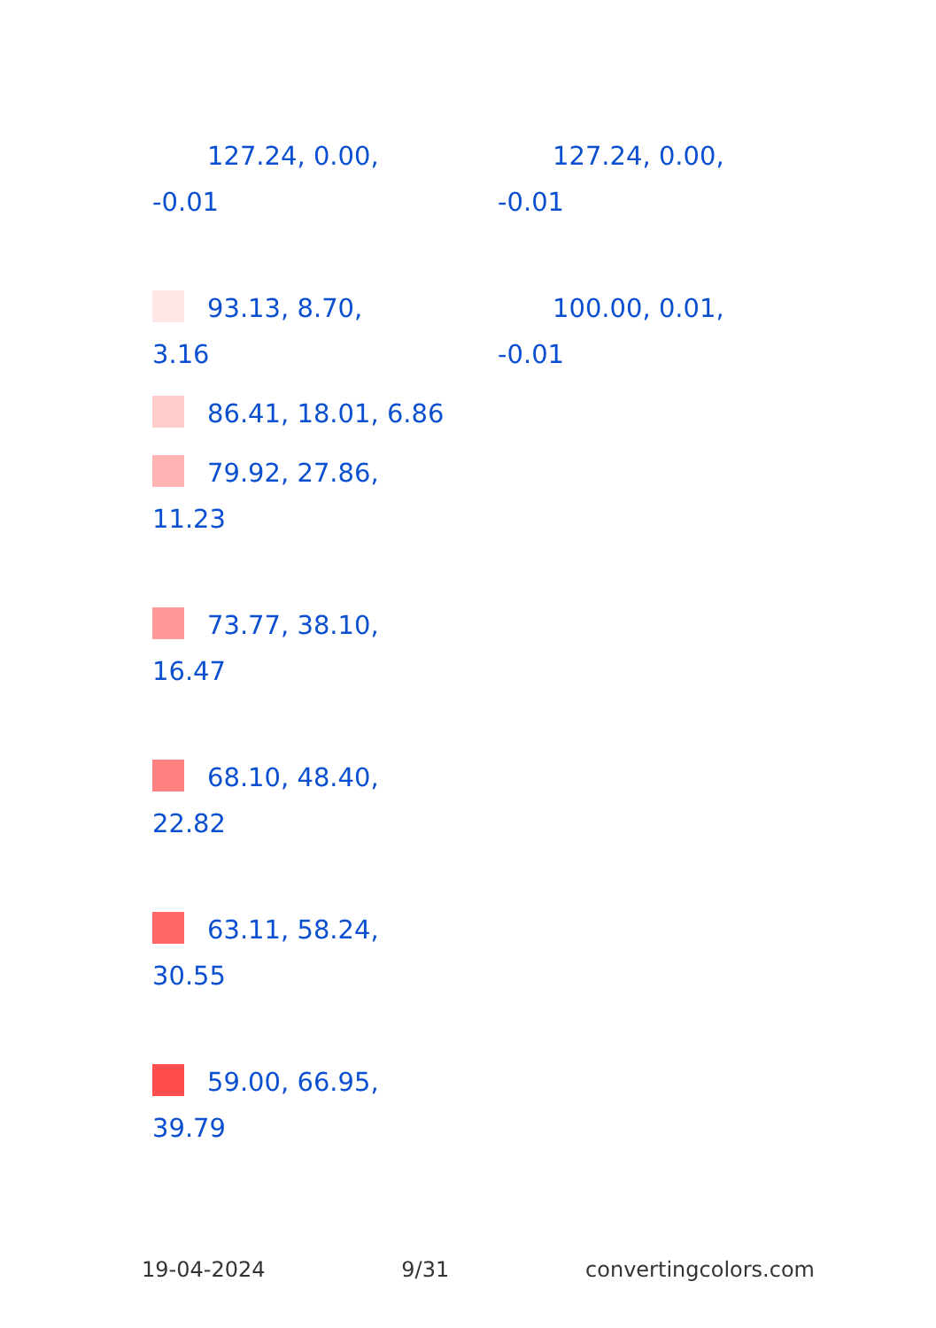127.24, 0.00, -0.01
93.13, 8.70, 3.16
86.41, 18.01, 6.86
79.92, 27.86, 11.23
73.77, 38.10, 16.47
68.10, 48.40, 22.82
63.11, 58.24, 30.55
59.00, 66.95, 39.79
127.24, 0.00, -0.01
100.00, 0.01, -0.01
19-04-2024 9/31 convertingcolors.com